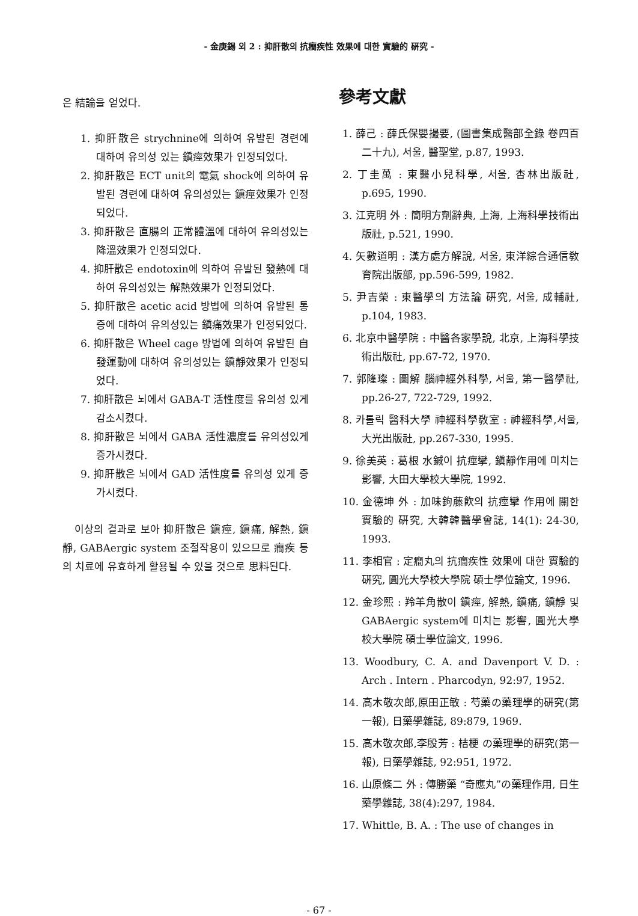- 金庚錫 외 2 : 抑肝散의 抗癎疾性 效果에 대한 實驗的 硏究 -
은 結論을 얻었다.
1. 抑肝散은 strychnine에 의하여 유발된 경련에 대하여 유의성 있는 鎭痙效果가 인정되었다.
2. 抑肝散은 ECT unit의 電氣 shock에 의하여 유발된 경련에 대하여 유의성있는 鎭痙效果가 인정되었다.
3. 抑肝散은 直腸의 正常體溫에 대하여 유의성있는 降溫效果가 인정되었다.
4. 抑肝散은 endotoxin에 의하여 유발된 發熱에 대하여 유의성있는 解熱效果가 인정되었다.
5. 抑肝散은 acetic acid 방법에 의하여 유발된 통증에 대하여 유의성있는 鎭痛效果가 인정되었다.
6. 抑肝散은 Wheel cage 방법에 의하여 유발된 自發運動에 대하여 유의성있는 鎭靜效果가 인정되었다.
7. 抑肝散은 뇌에서 GABA-T 活性度를 유의성 있게 감소시켰다.
8. 抑肝散은 뇌에서 GABA 活性濃度를 유의성있게 증가시켰다.
9. 抑肝散은 뇌에서 GAD 活性度를 유의성 있게 증가시켰다.
이상의 결과로 보아 抑肝散은 鎭痙, 鎭痛, 解熱, 鎭靜, GABAergic system 조절작용이 있으므로 癎疾 등의 치료에 유효하게 활용될 수 있을 것으로 思料된다.
參考文獻
1. 薛己 : 薛氏保嬰撮要, (圖書集成醫部全錄 卷四百二十九), 서울, 醫聖堂, p.87, 1993.
2. 丁圭萬 : 東醫小兒科學, 서울, 杏林出版社, p.695, 1990.
3. 江克明 外 : 簡明方劑辭典, 上海, 上海科學技術出版社, p.521, 1990.
4. 矢數道明 : 漢方處方解說, 서울, 東洋綜合通信敎育院出版部, pp.596-599, 1982.
5. 尹吉榮 : 東醫學의 方法論 硏究, 서울, 成輔社, p.104, 1983.
6. 北京中醫學院 : 中醫各家學說, 北京, 上海科學技術出版社, pp.67-72, 1970.
7. 郭隆璨 : 圖解 腦神經外科學, 서울, 第一醫學社, pp.26-27, 722-729, 1992.
8. 카톨릭 醫科大學 神經科學敎室 : 神經科學,서울, 大光出版社, pp.267-330, 1995.
9. 徐美英 : 葛根 水鍼이 抗痙攣, 鎭靜作用에 미치는 影響, 大田大學校大學院, 1992.
10. 金德坤 外 : 加味鉤藤飮의 抗痙攣 作用에 關한 實驗的 硏究, 大韓韓醫學會誌, 14(1): 24-30, 1993.
11. 李相官 : 定癎丸의 抗癎疾性 效果에 대한 實驗的 硏究, 圓光大學校大學院 碩士學位論文, 1996.
12. 金珍熙 : 羚羊角散이 鎭痙, 解熱, 鎭痛, 鎭靜 및 GABAergic system에 미치는 影響, 圓光大學校大學院 碩士學位論文, 1996.
13. Woodbury, C. A. and Davenport V. D. : Arch . Intern . Pharcodyn, 92:97, 1952.
14. 高木敬次郎,原田正敏 : 芍藥の藥理學的硏究(第一報), 日藥學雜誌, 89:879, 1969.
15. 高木敬次郎,李殷芳 : 桔梗 の藥理學的硏究(第一報), 日藥學雜誌, 92:951, 1972.
16. 山原條二 外 : 傳勝藥 “奇應丸”の藥理作用, 日生藥學雜誌, 38(4):297, 1984.
17. Whittle, B. A. : The use of changes in
- 67 -